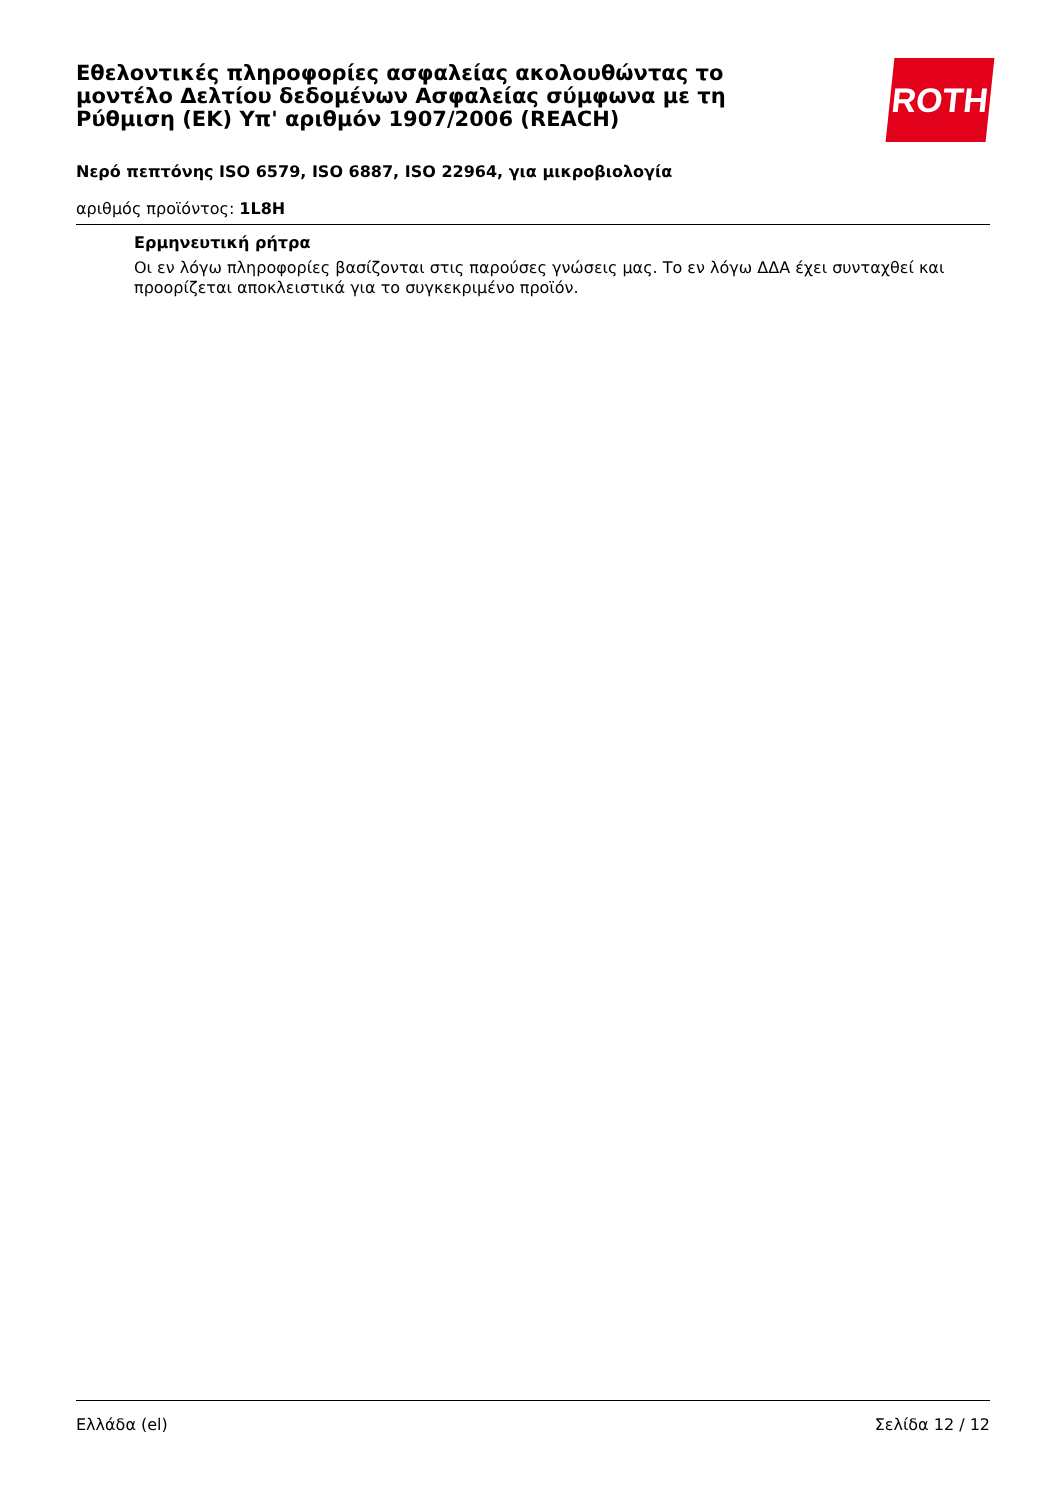Εθελοντικές πληροφορίες ασφαλείας ακολουθώντας το μοντέλο Δελτίου δεδομένων Ασφαλείας σύμφωνα με τη Ρύθμιση (ΕΚ) Υπ' αριθμόν 1907/2006 (REACH)
ROTH
Νερό πεπτόνης ISO 6579, ISO 6887, ISO 22964, για μικροβιολογία
αριθμός προϊόντος: 1L8H
Ερμηνευτική ρήτρα
Οι εν λόγω πληροφορίες βασίζονται στις παρούσες γνώσεις μας. Το εν λόγω ΔΔΑ έχει συνταχθεί και προορίζεται αποκλειστικά για το συγκεκριμένο προϊόν.
Ελλάδα (el) Σελίδα 12 / 12